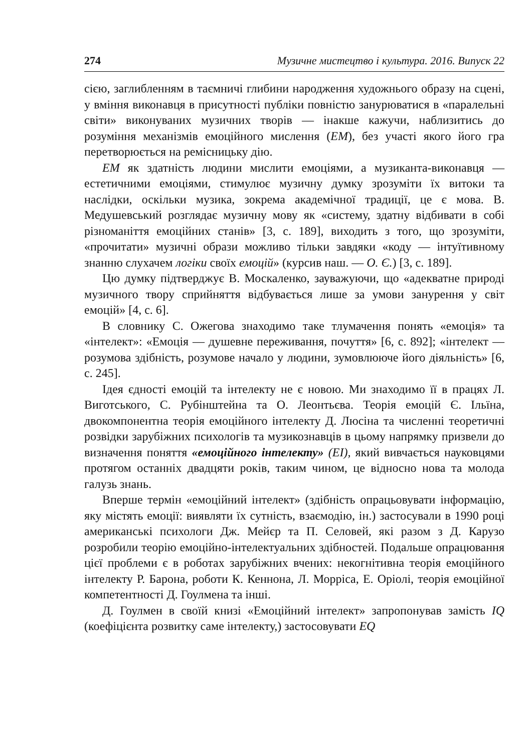274 Музичне мистецтво і культура. 2016. Випуск 22
сією, заглибленням в таємничі глибини народження художнього образу на сцені, у вміння виконавця в присутності публіки повністю занурюватися в «паралельні світи» виконуваних музичних творів — інакше кажучи, наблизитись до розуміння механізмів емоційного мислення (ЕМ), без участі якого його гра перетворюється на ремісницьку дію.
ЕМ як здатність людини мислити емоціями, а музиканта-виконавця — естетичними емоціями, стимулює музичну думку зрозуміти їх витоки та наслідки, оскільки музика, зокрема академічної традиції, це є мова. В. Медушевський розглядає музичну мову як «систему, здатну відбивати в собі різноманіття емоційних станів» [3, с. 189], виходить з того, що зрозуміти, «прочитати» музичні образи можливо тільки завдяки «коду — інтуїтивному знанню слухачем логіки своїх емоцій» (курсив наш. — О. Є.) [3, с. 189].
Цю думку підтверджує В. Москаленко, зауважуючи, що «адекватне природі музичного твору сприйняття відбувається лише за умови занурення у світ емоцій» [4, с. 6].
В словнику С. Ожегова знаходимо таке тлумачення понять «емоція» та «інтелект»: «Емоція — душевне переживання, почуття» [6, с. 892]; «інтелект — розумова здібність, розумове начало у людини, зумовлююче його діяльність» [6, с. 245].
Ідея єдності емоцій та інтелекту не є новою. Ми знаходимо її в працях Л. Виготського, С. Рубінштейна та О. Леонтьєва. Теорія емоцій Є. Ільїна, двокомпонентна теорія емоційного інтелекту Д. Люсіна та численні теоретичні розвідки зарубіжних психологів та музикознавців в цьому напрямку призвели до визначення поняття «емоційного інтелекту» (ЕІ), який вивчається науковцями протягом останніх двадцяти років, таким чином, це відносно нова та молода галузь знань.
Вперше термін «емоційний інтелект» (здібність опрацьовувати інформацію, яку містять емоції: виявляти їх сутність, взаємодію, ін.) застосували в 1990 році американські психологи Дж. Мейєр та П. Селовей, які разом з Д. Карузо розробили теорію емоційно-інтелектуальних здібностей. Подальше опрацювання цієї проблеми є в роботах зарубіжних вчених: некогнітивна теорія емоційного інтелекту Р. Барона, роботи К. Кеннона, Л. Морріса, Е. Оріолі, теорія емоційної компетентності Д. Гоулмена та інші.
Д. Гоулмен в своїй книзі «Емоційний інтелект» запропонував замість IQ (коефіцієнта розвитку саме інтелекту,) застосовувати EQ